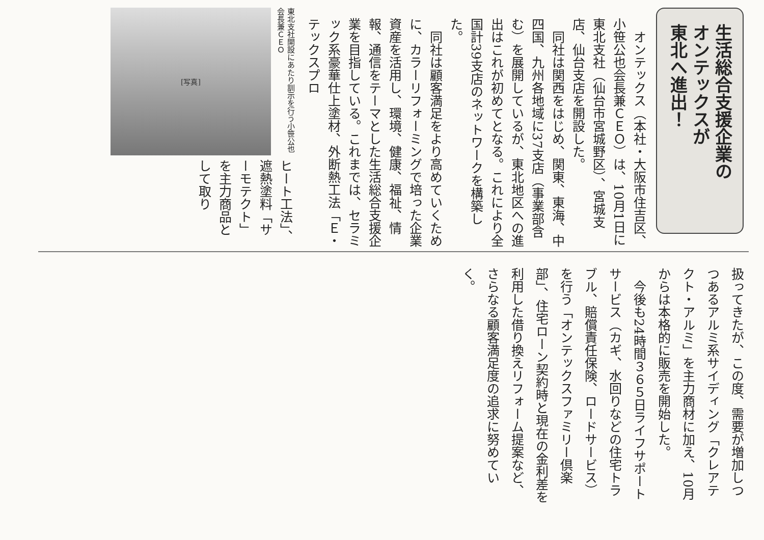生活総合支援企業の
オンテックスが
東北へ進出！
　オンテックス（本社・大阪市住吉区、小笹公也会長兼ＣＥＯ）は、10月1日に東北支社（仙台市宮城野区）、宮城支店、仙台支店を開設した。
　同社は関西をはじめ、関東、東海、中四国、九州各地域に37支店（事業部含む）を展開しているが、東北地区への進出はこれが初めてとなる。これにより全国計39支店のネットワークを構築した。
　同社は顧客満足をより高めていくために、カラーリフォーミングで培った企業資産を活用し、環境、健康、福祉、情報、通信をテーマとした生活総合支援企業を目指している。これまでは、セラミック系豪華仕上塗材、外断熱工法「Ｅ・テックスプロ
[写真]
東北支社開設にあたり訓示を行う小笹公也会長兼ＣＥＯ
ヒート工法」、遮熱塗料「サーモテクト」を主力商品として取り
扱ってきたが、この度、需要が増加しつつあるアルミ系サイディング「クレアテクト・アルミ」を主力商材に加え、10月からは本格的に販売を開始した。
　今後も24時間３６５日ライフサポートサービス（カギ、水回りなどの住宅トラブル、賠償責任保険、ロードサービス）を行う「オンテックスファミリー倶楽部」、住宅ローン契約時と現在の金利差を利用した借り換えリフォーム提案など、さらなる顧客満足度の追求に努めていく。